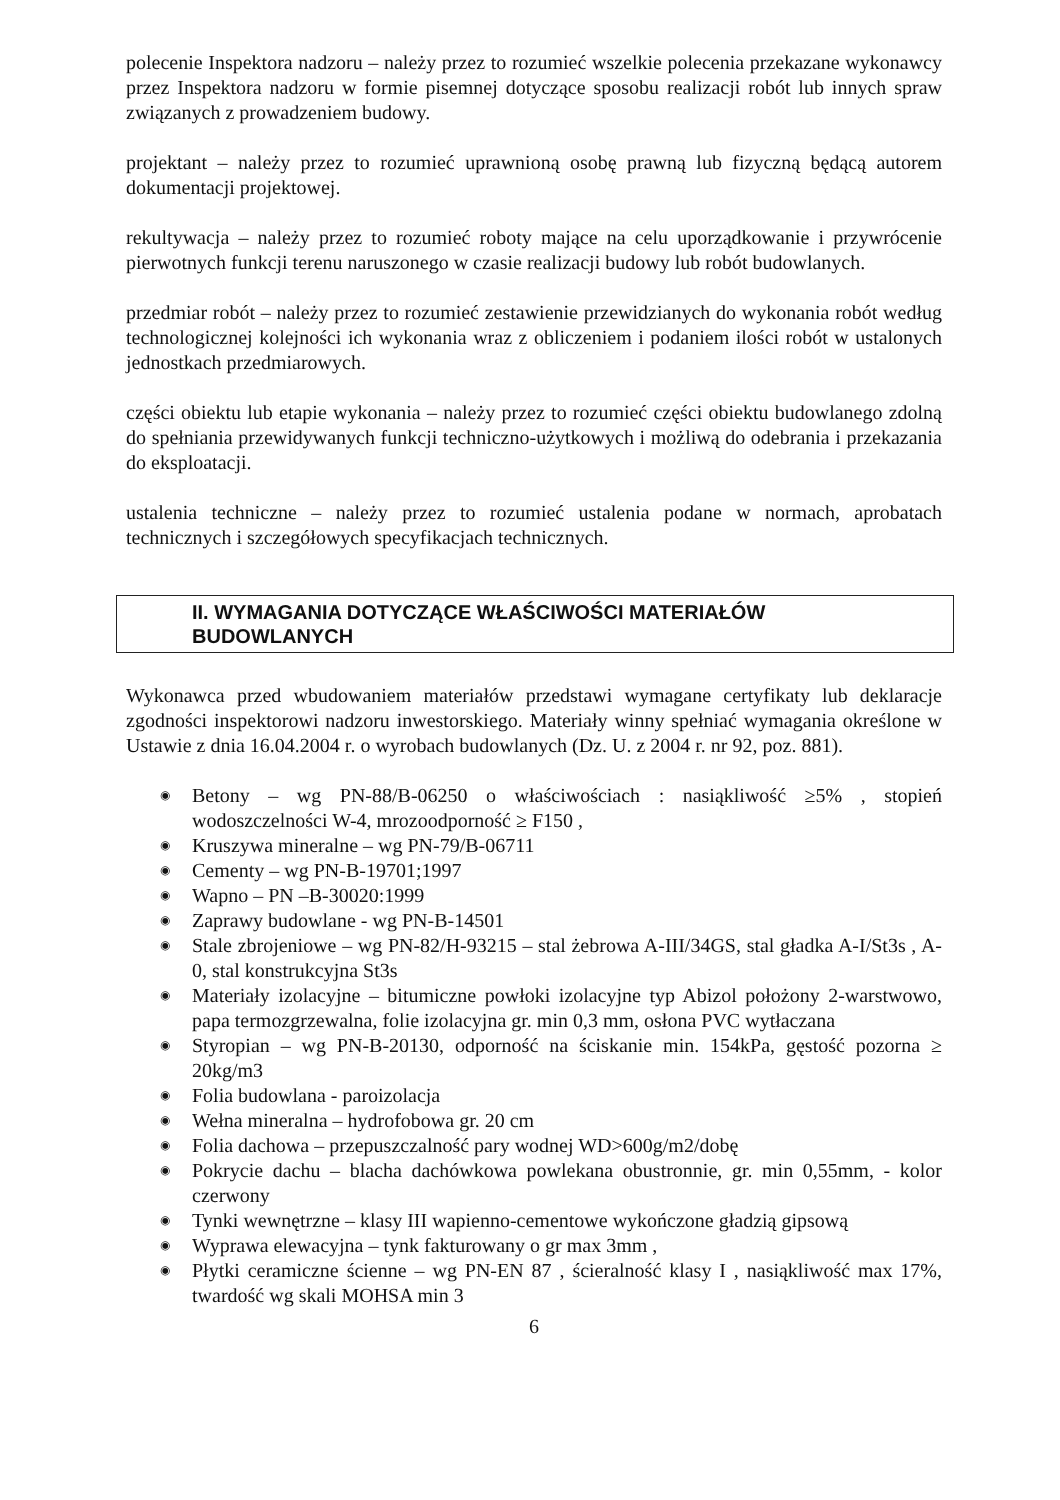polecenie Inspektora nadzoru – należy przez to rozumieć wszelkie polecenia przekazane wykonawcy przez Inspektora nadzoru w formie pisemnej dotyczące sposobu realizacji robót lub innych spraw związanych z prowadzeniem budowy.
projektant – należy przez to rozumieć uprawnioną osobę prawną lub fizyczną będącą autorem dokumentacji projektowej.
rekultywacja – należy przez to rozumieć roboty mające na celu uporządkowanie i przywrócenie pierwotnych funkcji terenu naruszonego w czasie realizacji budowy lub robót budowlanych.
przedmiar robót – należy przez to rozumieć zestawienie przewidzianych do wykonania robót według technologicznej kolejności ich wykonania wraz z obliczeniem i podaniem ilości robót w ustalonych jednostkach przedmiarowych.
części obiektu lub etapie wykonania – należy przez to rozumieć części obiektu budowlanego zdolną do spełniania przewidywanych funkcji techniczno-użytkowych i możliwą do odebrania i przekazania do eksploatacji.
ustalenia techniczne – należy przez to rozumieć ustalenia podane w normach, aprobatach technicznych i szczegółowych specyfikacjach technicznych.
II. WYMAGANIA DOTYCZĄCE WŁAŚCIWOŚCI MATERIAŁÓW
BUDOWLANYCH
Wykonawca przed wbudowaniem materiałów przedstawi wymagane certyfikaty lub deklaracje zgodności inspektorowi nadzoru inwestorskiego. Materiały winny spełniać wymagania określone w Ustawie z dnia 16.04.2004 r. o wyrobach budowlanych (Dz. U. z 2004 r. nr 92, poz. 881).
◉ Betony – wg PN-88/B-06250 o właściwościach : nasiąkliwość ≥5% , stopień wodoszczelności W-4, mrozoodporność ≥ F150 ,
◉ Kruszywa mineralne – wg PN-79/B-06711
◉ Cementy – wg PN-B-19701;1997
◉ Wapno – PN –B-30020:1999
◉ Zaprawy budowlane - wg PN-B-14501
◉ Stale zbrojeniowe – wg PN-82/H-93215 – stal żebrowa A-III/34GS, stal gładka A-I/St3s , A-0, stal konstrukcyjna St3s
◉ Materiały izolacyjne – bitumiczne powłoki izolacyjne typ Abizol położony 2-warstwowo, papa termozgrzewalna, folie izolacyjna gr. min 0,3 mm, osłona PVC wytłaczana
◉ Styropian – wg PN-B-20130, odporność na ściskanie min. 154kPa, gęstość pozorna ≥ 20kg/m3
◉ Folia budowlana - paroizolacja
◉ Wełna mineralna – hydrofobowa gr. 20 cm
◉ Folia dachowa – przepuszczalność pary wodnej WD>600g/m2/dobę
◉ Pokrycie dachu – blacha dachówkowa powlekana obustronnie, gr. min 0,55mm, - kolor czerwony
◉ Tynki wewnętrzne – klasy III wapienno-cementowe wykończone gładzią gipsową
◉ Wyprawa elewacyjna – tynk fakturowany o gr max 3mm ,
◉ Płytki ceramiczne ścienne – wg PN-EN 87 , ścieralność klasy I , nasiąkliwość max 17%, twardość wg skali MOHSA min 3
6